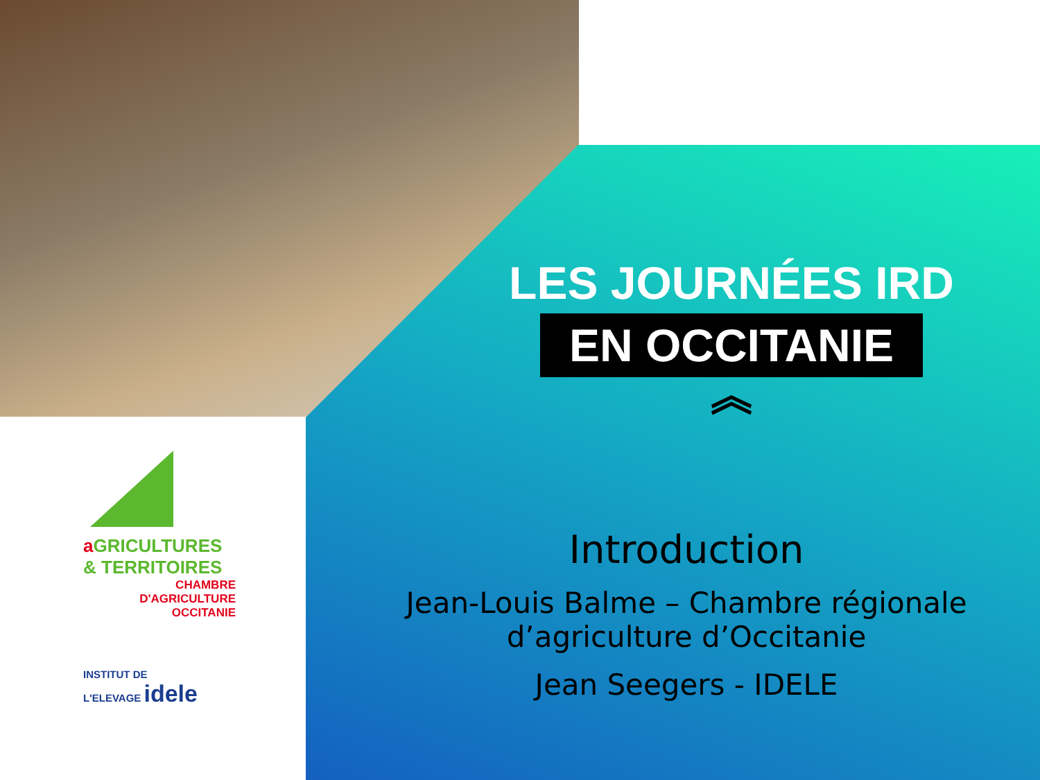LES JOURNÉES IRD
EN OCCITANIE
︽
Introduction
Jean-Louis Balme – Chambre régionale d’agriculture d’Occitanie
Jean Seegers - IDELE
a GRICULTURES
& TERRITOIRES
CHAMBRE D'AGRICULTURE
OCCITANIE
INSTITUT DE
L'ELEVAGE idele